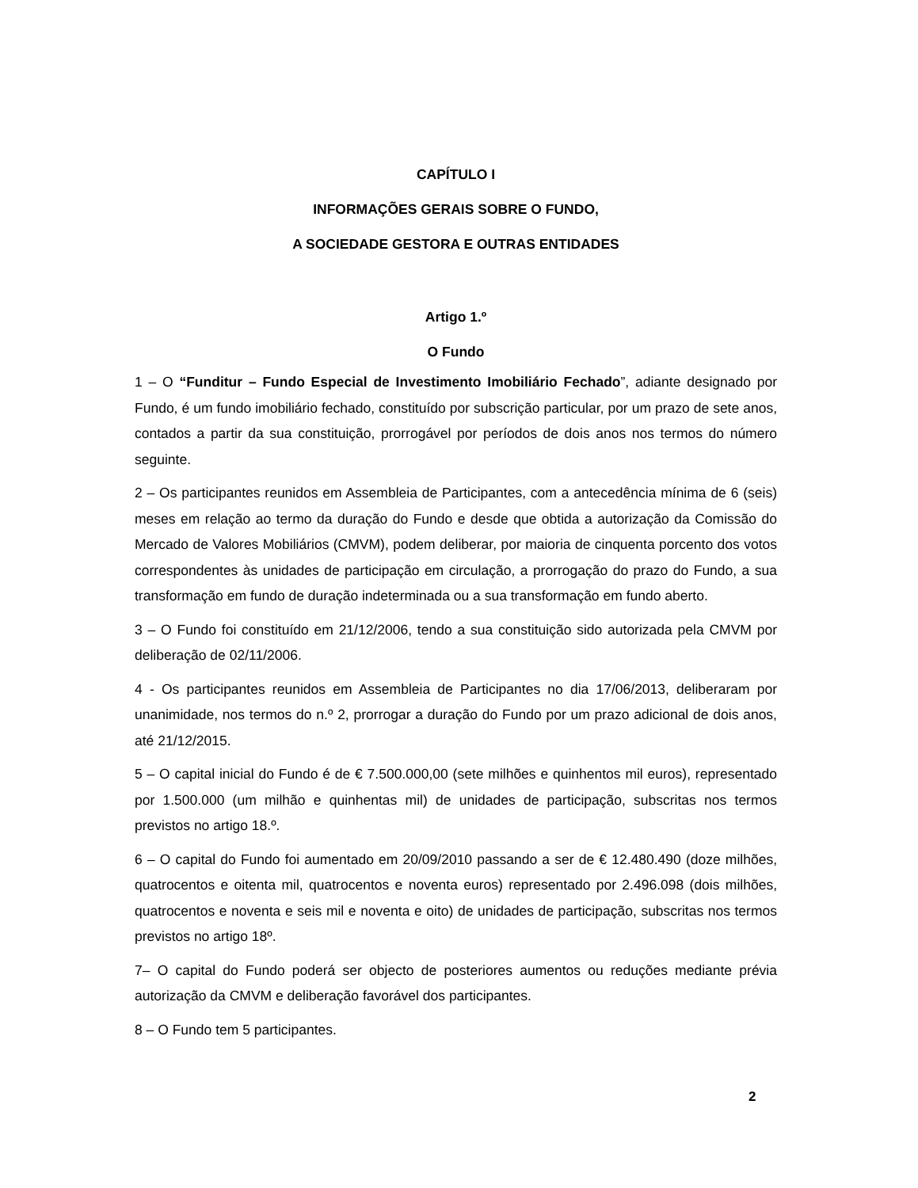CAPÍTULO I
INFORMAÇÕES GERAIS SOBRE O FUNDO,
A SOCIEDADE GESTORA E OUTRAS ENTIDADES
Artigo 1.º
O Fundo
1 – O “Funditur – Fundo Especial de Investimento Imobiliário Fechado”, adiante designado por Fundo, é um fundo imobiliário fechado, constituído por subscrição particular, por um prazo de sete anos, contados a partir da sua constituição, prorrogável por períodos de dois anos nos termos do número seguinte.
2 – Os participantes reunidos em Assembleia de Participantes, com a antecedência mínima de 6 (seis) meses em relação ao termo da duração do Fundo e desde que obtida a autorização da Comissão do Mercado de Valores Mobiliários (CMVM), podem deliberar, por maioria de cinquenta porcento dos votos correspondentes às unidades de participação em circulação, a prorrogação do prazo do Fundo, a sua transformação em fundo de duração indeterminada ou a sua transformação em fundo aberto.
3 – O Fundo foi constituído em 21/12/2006, tendo a sua constituição sido autorizada pela CMVM por deliberação de 02/11/2006.
4 - Os participantes reunidos em Assembleia de Participantes no dia 17/06/2013, deliberaram por unanimidade, nos termos do n.º 2, prorrogar a duração do Fundo por um prazo adicional de dois anos, até 21/12/2015.
5 – O capital inicial do Fundo é de € 7.500.000,00 (sete milhões e quinhentos mil euros), representado por 1.500.000 (um milhão e quinhentas mil) de unidades de participação, subscritas nos termos previstos no artigo 18.º.
6 – O capital do Fundo foi aumentado em 20/09/2010 passando a ser de € 12.480.490 (doze milhões, quatrocentos e oitenta mil, quatrocentos e noventa euros) representado por 2.496.098 (dois milhões, quatrocentos e noventa e seis mil e noventa e oito) de unidades de participação, subscritas nos termos previstos no artigo 18º.
7– O capital do Fundo poderá ser objecto de posteriores aumentos ou reduções mediante prévia autorização da CMVM e deliberação favorável dos participantes.
8 – O Fundo tem 5 participantes.
2